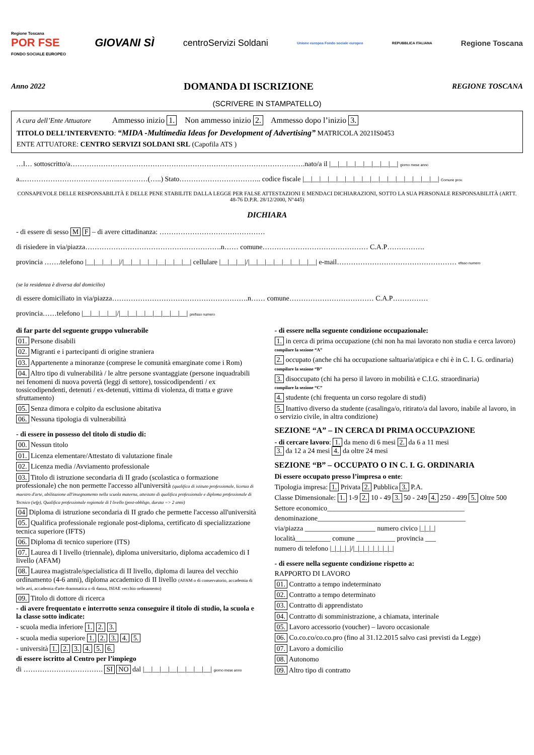Regione Toscana
POR FSE
FONDO SOCIALE EUROPEO GIOVANI SÌ centroServizi Soldani Unione europea Fondo sociale europeo REPUBBLICA ITALIANA Regione Toscana
Anno 2022 DOMANDA DI ISCRIZIONE REGIONE TOSCANA
(SCRIVERE IN STAMPATELLO)
A cura dell’Ente Attuatore Ammesso inizio 1. Non ammesso inizio 2. Ammesso dopo l’inizio 3.
TITOLO DELL’INTERVENTO: “MIDA -Multimedia Ideas for Development of Advertising” MATRICOLA 2021IS0453
ENTE ATTUATORE: CENTRO SERVIZI SOLDANI SRL (Capofila ATS )
…l… sottoscritto/a……………………………………………………………………………………….nato/a il |__|__|__|__|__|__|__|__| giorno mese anno
a...…………………………………..…………(…..) Stato…………………………….. codice fiscale |__|__|__|__|__|__|__|__|__|__|__|__|__|__|__|__| Comune prov.
CONSAPEVOLE DELLE RESPONSABILITÀ E DELLE PENE STABILITE DALLA LEGGE PER FALSE ATTESTAZIONI E MENDACI DICHIARAZIONI, SOTTO LA SUA PERSONALE RESPONSABILITÀ (ARTT. 48-76 D.P.R. 28/12/2000, N°445)
DICHIARA
- di essere di sesso M F – di avere cittadinanza: ………………………………………
di risiedere in via/piazza………………………………………………….n…… comune……………………………………… C.A.P…………….
provincia …….telefono |__|__|__|__|/|__|__|__|__|__|__|__|__| cellulare |__|__|__|/|__|__|__|__|__|__|__|__| e-mail…………………………………………… efisso numero
(se la residenza è diversa dal domicilio)
di essere domiciliato in via/piazza………………………………………………….n…… comune……………………………… C.A.P……………
provincia……telefono |__|__|__|__|/|__|__|__|__|__|__|__|__| prefisso numero
di far parte del seguente gruppo vulnerabile
01. Persone disabili
02. Migranti e i partecipanti di origine straniera
03. Appartenente a minoranze (comprese le comunità emarginate come i Rom)
04. Altro tipo di vulnerabilità / le altre persone svantaggiate (persone inquadrabili nei fenomeni di nuova povertà (leggi di settore), tossicodipendenti / ex tossicodipendenti, detenuti / ex-detenuti, vittima di violenza, di tratta e grave sfruttamento)
05. Senza dimora e colpito da esclusione abitativa
06. Nessuna tipologia di vulnerabilità
- di essere in possesso del titolo di studio di:
00. Nessun titolo
01. Licenza elementare/Attestato di valutazione finale
02. Licenza media /Avviamento professionale
03. Titolo di istruzione secondaria di II grado (scolastica o formazione professionale) che non permette l'accesso all'università (qualifica di istituto professionale, licenza di maestro d'arte, abilitazione all'insegnamento nella scuola materna, attestato di qualifica professionale e diploma professionale di Tecnico (iefp), Qualifica professionale regionale di I livello (post-obbligo, durata => 2 anni)
04 Diploma di istruzione secondaria di II grado che permette l'accesso all'università
05. Qualifica professionale regionale post-diploma, certificato di specializzazione tecnica superiore (IFTS)
06. Diploma di tecnico superiore (ITS)
07. Laurea di I livello (triennale), diploma universitario, diploma accademico di I livello (AFAM)
08. Laurea magistrale/specialistica di II livello, diploma di laurea del vecchio ordinamento (4-6 anni), diploma accademico di II livello (AFAM o di conservatorio, accademia di belle arti, accademia d'arte drammatica o di danza, ISIAE vecchio ordinamento)
09. Titolo di dottore di ricerca
- di avere frequentato e interrotto senza conseguire il titolo di studio, la scuola e la classe sotto indicate:
- scuola media inferiore 1. 2. 3.
- scuola media superiore 1. 2. 3. 4. 5.
- università 1. 2. 3. 4. 5. 6.
di essere iscritto al Centro per l’impiego
di ……………………………. SI NO dal |__|__|__|__|__|__|__|__| giorno mese anno
- di essere nella seguente condizione occupazionale:
1. in cerca di prima occupazione (chi non ha mai lavorato non studia e cerca lavoro)
compilare la sezione “A”
2. occupato (anche chi ha occupazione saltuaria/atipica e chi è in C. I. G. ordinaria)
compilare la sezione “B”
3. disoccupato (chi ha perso il lavoro in mobilità e C.I.G. straordinaria)
compilare la sezione “C”
4. studente (chi frequenta un corso regolare di studi)
5. Inattivo diverso da studente (casalinga/o, ritirato/a dal lavoro, inabile al lavoro, in o servizio civile, in altra condizione)
SEZIONE “A” – IN CERCA DI PRIMA OCCUPAZIONE
- di cercare lavoro: 1. da meno di 6 mesi 2. da 6 a 11 mesi
3. da 12 a 24 mesi 4. da oltre 24 mesi
SEZIONE “B” – OCCUPATO O IN C. I. G. ORDINARIA
Di essere occupato presso l’impresa o ente:
Tipologia impresa: 1. Privata 2. Pubblica 3. P.A.
Classe Dimensionale: 1. 1-9 2. 10 - 49 3. 50 - 249 4. 250 - 499 5. Oltre 500
Settore economico_______________________________________
denominazione__________________________________________
via/piazza ____________________ numero civico |_|_|_|
località__________ comune ___________ provincia ___
numero di telefono |_|_|_|_|/|_|_|_|_|_|_|_|_|
- di essere nella seguente condizione rispetto a:
RAPPORTO DI LAVORO
01. Contratto a tempo indeterminato
02. Contratto a tempo determinato
03. Contratto di apprendistato
04. Contratto di somministrazione, a chiamata, interinale
05. Lavoro accessorio (voucher) – lavoro occasionale
06. Co.co.co/co.co.pro (fino al 31.12.2015 salvo casi previsti da Legge)
07. Lavoro a domicilio
08. Autonomo
09. Altro tipo di contratto